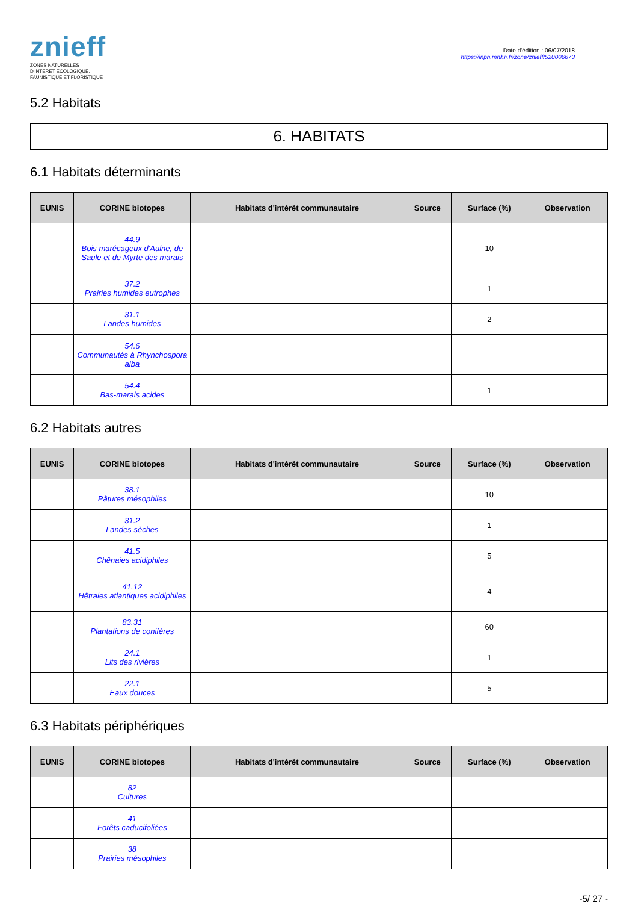znieff
ZONES NATURELLES
D'INTÉRÊT ÉCOLOGIQUE,
FAUNISTIQUE ET FLORISTIQUE
Date d'édition : 06/07/2018
https://inpn.mnhn.fr/zone/znieff/520006673
5.2 Habitats
6. HABITATS
6.1 Habitats déterminants
| EUNIS | CORINE biotopes | Habitats d'intérêt communautaire | Source | Surface (%) | Observation |
| --- | --- | --- | --- | --- | --- |
| | 44.9 Bois marécageux d'Aulne, de Saule et de Myrte des marais | | | 10 | |
| | 37.2 Prairies humides eutrophes | | | 1 | |
| | 31.1 Landes humides | | | 2 | |
| | 54.6 Communautés à Rhynchospora alba | | | | |
| | 54.4 Bas-marais acides | | | 1 | |
6.2 Habitats autres
| EUNIS | CORINE biotopes | Habitats d'intérêt communautaire | Source | Surface (%) | Observation |
| --- | --- | --- | --- | --- | --- |
| | 38.1 Pâtures mésophiles | | | 10 | |
| | 31.2 Landes sèches | | | 1 | |
| | 41.5 Chênaies acidiphiles | | | 5 | |
| | 41.12 Hêtraies atlantiques acidiphiles | | | 4 | |
| | 83.31 Plantations de conifères | | | 60 | |
| | 24.1 Lits des rivières | | | 1 | |
| | 22.1 Eaux douces | | | 5 | |
6.3 Habitats périphériques
| EUNIS | CORINE biotopes | Habitats d'intérêt communautaire | Source | Surface (%) | Observation |
| --- | --- | --- | --- | --- | --- |
| | 82 Cultures | | | | |
| | 41 Forêts caducifoliées | | | | |
| | 38 Prairies mésophiles | | | | |
-5/ 27 -